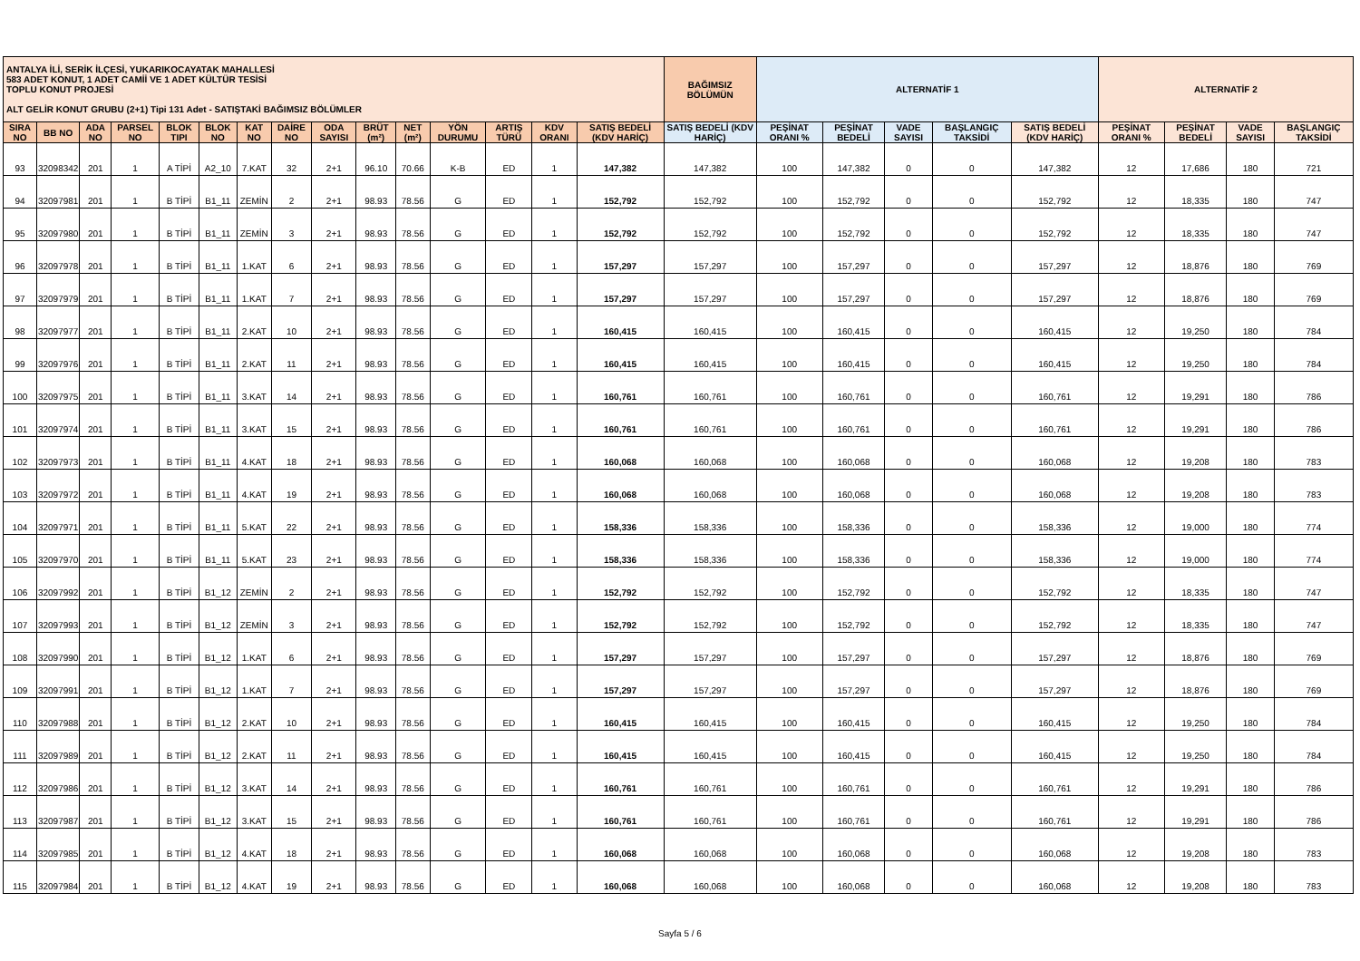| ANTALYA İLİ, SERİK İLÇESİ, YUKARIKOCAYATAK MAHALLESİ 583 ADET KONUT, 1 ADET CAMİİ VE 1 ADET KÜLTÜR TESİSİ TOPLU KONUT PROJESİ ALT GELİR KONUT GRUBU (2+1) Tipi 131 Adet - SATIŞTAKİ BAĞIMSIZ BÖLÜMLER | | | | | | | | | | | | | | | BAĞIMSIZ BÖLÜMÜN | ALTERNATİF 1 | | | | | ALTERNATİF 2 | | | |
| SIRA NO | BB NO | ADA NO | PARSEL NO | BLOK TIPI | BLOK NO | KAT NO | DAİRE NO | ODA SAYISI | BRÜT (m²) | NET (m²) | YÖN DURUMU | ARTIŞ TÜRÜ | KDV ORANI | SATIŞ BEDELİ (KDV HARİÇ) | SATIŞ BEDELİ (KDV HARİÇ) | PEŞİNAT ORANI % | PEŞİNAT BEDELİ | VADE SAYISI | BAŞLANGIÇ TAKSİDİ | SATIŞ BEDELİ (KDV HARİÇ) | PEŞİNAT ORANI % | PEŞİNAT BEDELİ | VADE SAYISI | BAŞLANGIÇ TAKSİDİ |
| 93 | 32098342 | 201 | 1 | A TİPİ | A2_10 | 7.KAT | 32 | 2+1 | 96.10 | 70.66 | K-B | ED | 1 | 147,382 | 147,382 | 100 | 147,382 | 0 | 0 | 147,382 | 12 | 17,686 | 180 | 721 |
| 94 | 32097981 | 201 | 1 | B TİPİ | B1_11 | ZEMİN | 2 | 2+1 | 98.93 | 78.56 | G | ED | 1 | 152,792 | 152,792 | 100 | 152,792 | 0 | 0 | 152,792 | 12 | 18,335 | 180 | 747 |
| 95 | 32097980 | 201 | 1 | B TİPİ | B1_11 | ZEMİN | 3 | 2+1 | 98.93 | 78.56 | G | ED | 1 | 152,792 | 152,792 | 100 | 152,792 | 0 | 0 | 152,792 | 12 | 18,335 | 180 | 747 |
| 96 | 32097978 | 201 | 1 | B TİPİ | B1_11 | 1.KAT | 6 | 2+1 | 98.93 | 78.56 | G | ED | 1 | 157,297 | 157,297 | 100 | 157,297 | 0 | 0 | 157,297 | 12 | 18,876 | 180 | 769 |
| 97 | 32097979 | 201 | 1 | B TİPİ | B1_11 | 1.KAT | 7 | 2+1 | 98.93 | 78.56 | G | ED | 1 | 157,297 | 157,297 | 100 | 157,297 | 0 | 0 | 157,297 | 12 | 18,876 | 180 | 769 |
| 98 | 32097977 | 201 | 1 | B TİPİ | B1_11 | 2.KAT | 10 | 2+1 | 98.93 | 78.56 | G | ED | 1 | 160,415 | 160,415 | 100 | 160,415 | 0 | 0 | 160,415 | 12 | 19,250 | 180 | 784 |
| 99 | 32097976 | 201 | 1 | B TİPİ | B1_11 | 2.KAT | 11 | 2+1 | 98.93 | 78.56 | G | ED | 1 | 160,415 | 160,415 | 100 | 160,415 | 0 | 0 | 160,415 | 12 | 19,250 | 180 | 784 |
| 100 | 32097975 | 201 | 1 | B TİPİ | B1_11 | 3.KAT | 14 | 2+1 | 98.93 | 78.56 | G | ED | 1 | 160,761 | 160,761 | 100 | 160,761 | 0 | 0 | 160,761 | 12 | 19,291 | 180 | 786 |
| 101 | 32097974 | 201 | 1 | B TİPİ | B1_11 | 3.KAT | 15 | 2+1 | 98.93 | 78.56 | G | ED | 1 | 160,761 | 160,761 | 100 | 160,761 | 0 | 0 | 160,761 | 12 | 19,291 | 180 | 786 |
| 102 | 32097973 | 201 | 1 | B TİPİ | B1_11 | 4.KAT | 18 | 2+1 | 98.93 | 78.56 | G | ED | 1 | 160,068 | 160,068 | 100 | 160,068 | 0 | 0 | 160,068 | 12 | 19,208 | 180 | 783 |
| 103 | 32097972 | 201 | 1 | B TİPİ | B1_11 | 4.KAT | 19 | 2+1 | 98.93 | 78.56 | G | ED | 1 | 160,068 | 160,068 | 100 | 160,068 | 0 | 0 | 160,068 | 12 | 19,208 | 180 | 783 |
| 104 | 32097971 | 201 | 1 | B TİPİ | B1_11 | 5.KAT | 22 | 2+1 | 98.93 | 78.56 | G | ED | 1 | 158,336 | 158,336 | 100 | 158,336 | 0 | 0 | 158,336 | 12 | 19,000 | 180 | 774 |
| 105 | 32097970 | 201 | 1 | B TİPİ | B1_11 | 5.KAT | 23 | 2+1 | 98.93 | 78.56 | G | ED | 1 | 158,336 | 158,336 | 100 | 158,336 | 0 | 0 | 158,336 | 12 | 19,000 | 180 | 774 |
| 106 | 32097992 | 201 | 1 | B TİPİ | B1_12 | ZEMİN | 2 | 2+1 | 98.93 | 78.56 | G | ED | 1 | 152,792 | 152,792 | 100 | 152,792 | 0 | 0 | 152,792 | 12 | 18,335 | 180 | 747 |
| 107 | 32097993 | 201 | 1 | B TİPİ | B1_12 | ZEMİN | 3 | 2+1 | 98.93 | 78.56 | G | ED | 1 | 152,792 | 152,792 | 100 | 152,792 | 0 | 0 | 152,792 | 12 | 18,335 | 180 | 747 |
| 108 | 32097990 | 201 | 1 | B TİPİ | B1_12 | 1.KAT | 6 | 2+1 | 98.93 | 78.56 | G | ED | 1 | 157,297 | 157,297 | 100 | 157,297 | 0 | 0 | 157,297 | 12 | 18,876 | 180 | 769 |
| 109 | 32097991 | 201 | 1 | B TİPİ | B1_12 | 1.KAT | 7 | 2+1 | 98.93 | 78.56 | G | ED | 1 | 157,297 | 157,297 | 100 | 157,297 | 0 | 0 | 157,297 | 12 | 18,876 | 180 | 769 |
| 110 | 32097988 | 201 | 1 | B TİPİ | B1_12 | 2.KAT | 10 | 2+1 | 98.93 | 78.56 | G | ED | 1 | 160,415 | 160,415 | 100 | 160,415 | 0 | 0 | 160,415 | 12 | 19,250 | 180 | 784 |
| 111 | 32097989 | 201 | 1 | B TİPİ | B1_12 | 2.KAT | 11 | 2+1 | 98.93 | 78.56 | G | ED | 1 | 160,415 | 160,415 | 100 | 160,415 | 0 | 0 | 160,415 | 12 | 19,250 | 180 | 784 |
| 112 | 32097986 | 201 | 1 | B TİPİ | B1_12 | 3.KAT | 14 | 2+1 | 98.93 | 78.56 | G | ED | 1 | 160,761 | 160,761 | 100 | 160,761 | 0 | 0 | 160,761 | 12 | 19,291 | 180 | 786 |
| 113 | 32097987 | 201 | 1 | B TİPİ | B1_12 | 3.KAT | 15 | 2+1 | 98.93 | 78.56 | G | ED | 1 | 160,761 | 160,761 | 100 | 160,761 | 0 | 0 | 160,761 | 12 | 19,291 | 180 | 786 |
| 114 | 32097985 | 201 | 1 | B TİPİ | B1_12 | 4.KAT | 18 | 2+1 | 98.93 | 78.56 | G | ED | 1 | 160,068 | 160,068 | 100 | 160,068 | 0 | 0 | 160,068 | 12 | 19,208 | 180 | 783 |
| 115 | 32097984 | 201 | 1 | B TİPİ | B1_12 | 4.KAT | 19 | 2+1 | 98.93 | 78.56 | G | ED | 1 | 160,068 | 160,068 | 100 | 160,068 | 0 | 0 | 160,068 | 12 | 19,208 | 180 | 783 |
Sayfa 5 / 6